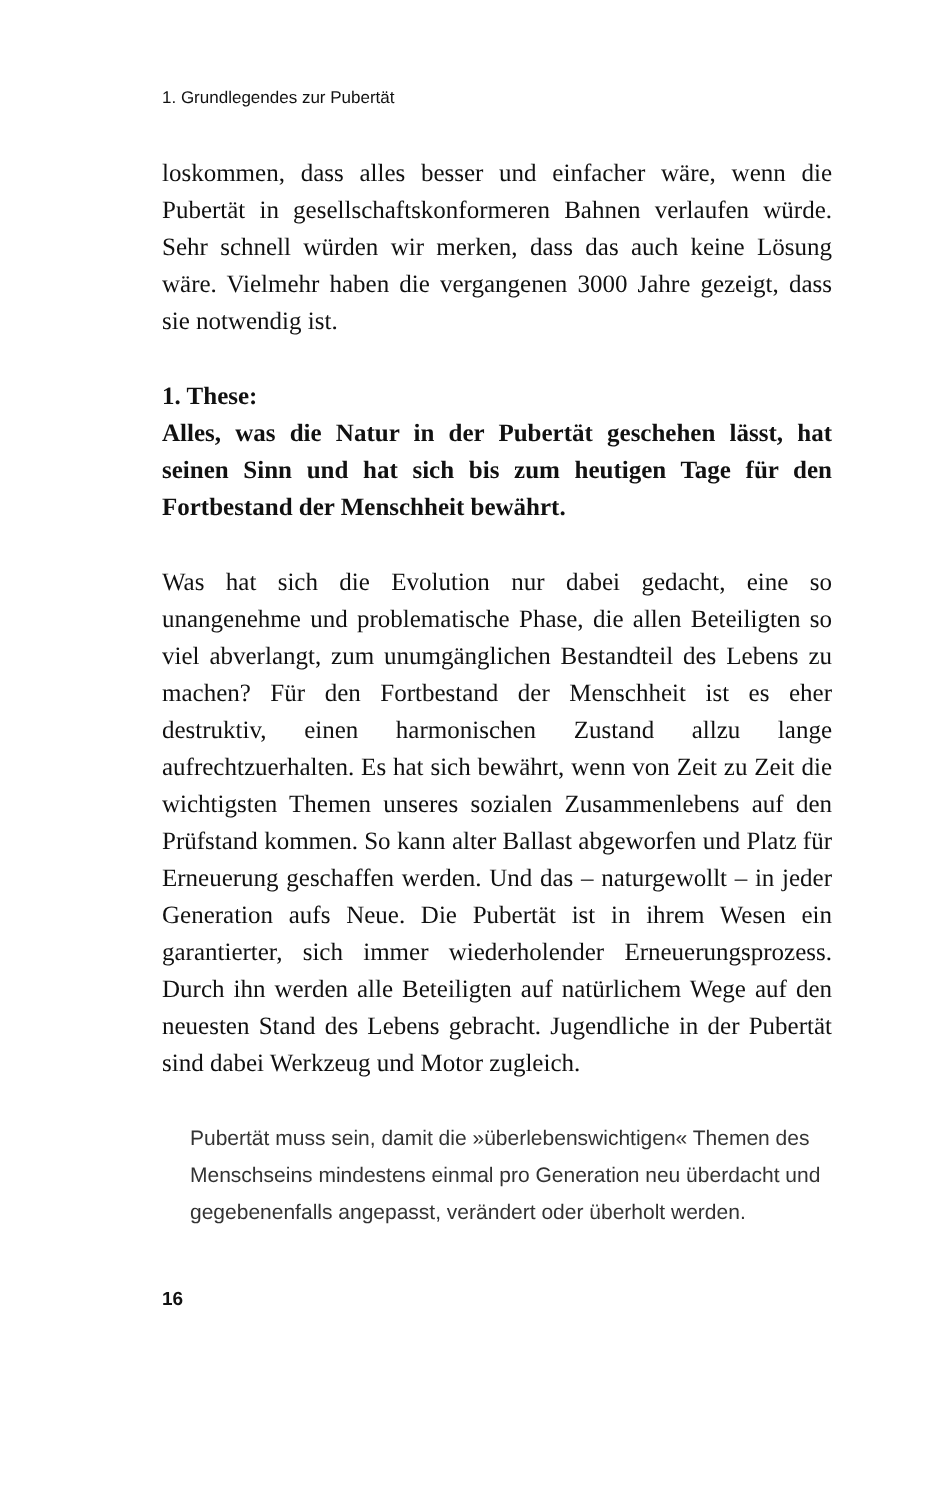1. Grundlegendes zur Pubertät
loskommen, dass alles besser und einfacher wäre, wenn die Pubertät in gesellschaftskonformeren Bahnen verlaufen würde. Sehr schnell würden wir merken, dass das auch keine Lösung wäre. Vielmehr haben die vergangenen 3000 Jahre gezeigt, dass sie notwendig ist.
1. These:
Alles, was die Natur in der Pubertät geschehen lässt, hat seinen Sinn und hat sich bis zum heutigen Tage für den Fortbestand der Menschheit bewährt.
Was hat sich die Evolution nur dabei gedacht, eine so unangenehme und problematische Phase, die allen Beteiligten so viel abverlangt, zum unumgänglichen Bestandteil des Lebens zu machen? Für den Fortbestand der Menschheit ist es eher destruktiv, einen harmonischen Zustand allzu lange aufrechtzuerhalten. Es hat sich bewährt, wenn von Zeit zu Zeit die wichtigsten Themen unseres sozialen Zusammenlebens auf den Prüfstand kommen. So kann alter Ballast abgeworfen und Platz für Erneuerung geschaffen werden. Und das – naturgewollt – in jeder Generation aufs Neue. Die Pubertät ist in ihrem Wesen ein garantierter, sich immer wiederholender Erneuerungsprozess. Durch ihn werden alle Beteiligten auf natürlichem Wege auf den neuesten Stand des Lebens gebracht. Jugendliche in der Pubertät sind dabei Werkzeug und Motor zugleich.
Pubertät muss sein, damit die »überlebenswichtigen« Themen des Menschseins mindestens einmal pro Generation neu überdacht und gegebenenfalls angepasst, verändert oder überholt werden.
16